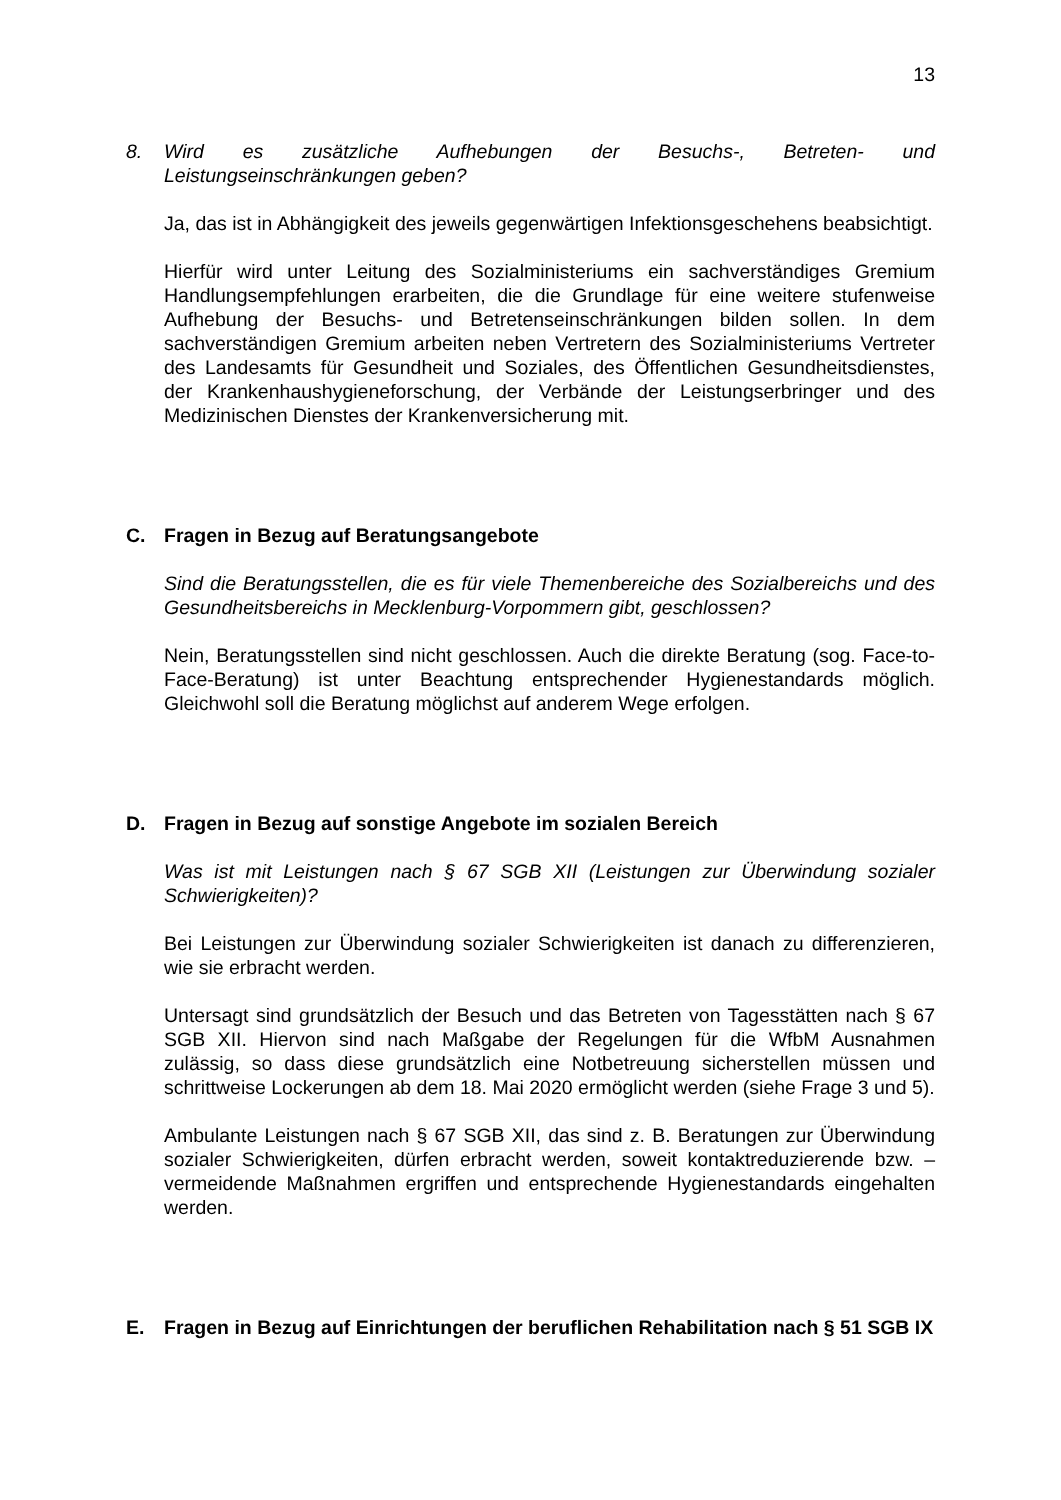13
8. Wird es zusätzliche Aufhebungen der Besuchs-, Betreten- und Leistungseinschränkungen geben?
Ja, das ist in Abhängigkeit des jeweils gegenwärtigen Infektionsgeschehens beabsichtigt.
Hierfür wird unter Leitung des Sozialministeriums ein sachverständiges Gremium Handlungsempfehlungen erarbeiten, die die Grundlage für eine weitere stufenweise Aufhebung der Besuchs- und Betretenseinschränkungen bilden sollen. In dem sachverständigen Gremium arbeiten neben Vertretern des Sozialministeriums Vertreter des Landesamts für Gesundheit und Soziales, des Öffentlichen Gesundheitsdienstes, der Krankenhaushygieneforschung, der Verbände der Leistungserbringer und des Medizinischen Dienstes der Krankenversicherung mit.
C. Fragen in Bezug auf Beratungsangebote
Sind die Beratungsstellen, die es für viele Themenbereiche des Sozialbereichs und des Gesundheitsbereichs in Mecklenburg-Vorpommern gibt, geschlossen?
Nein, Beratungsstellen sind nicht geschlossen. Auch die direkte Beratung (sog. Face-to-Face-Beratung) ist unter Beachtung entsprechender Hygienestandards möglich. Gleichwohl soll die Beratung möglichst auf anderem Wege erfolgen.
D. Fragen in Bezug auf sonstige Angebote im sozialen Bereich
Was ist mit Leistungen nach § 67 SGB XII (Leistungen zur Überwindung sozialer Schwierigkeiten)?
Bei Leistungen zur Überwindung sozialer Schwierigkeiten ist danach zu differenzieren, wie sie erbracht werden.
Untersagt sind grundsätzlich der Besuch und das Betreten von Tagesstätten nach § 67 SGB XII. Hiervon sind nach Maßgabe der Regelungen für die WfbM Ausnahmen zulässig, so dass diese grundsätzlich eine Notbetreuung sicherstellen müssen und schrittweise Lockerungen ab dem 18. Mai 2020 ermöglicht werden (siehe Frage 3 und 5).
Ambulante Leistungen nach § 67 SGB XII, das sind z. B. Beratungen zur Überwindung sozialer Schwierigkeiten, dürfen erbracht werden, soweit kontaktreduzierende bzw. –vermeidende Maßnahmen ergriffen und entsprechende Hygienestandards eingehalten werden.
E. Fragen in Bezug auf Einrichtungen der beruflichen Rehabilitation nach § 51 SGB IX